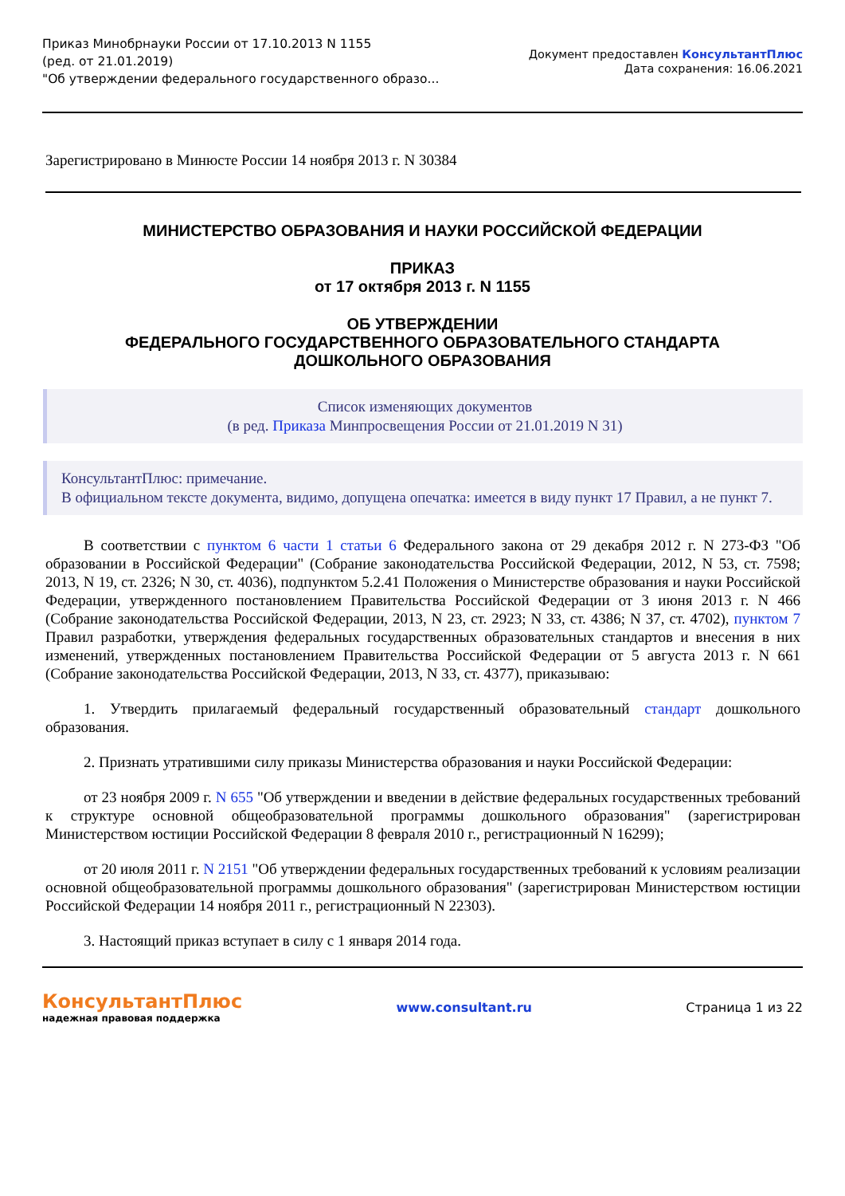Приказ Минобрнауки России от 17.10.2013 N 1155
(ред. от 21.01.2019)
"Об утверждении федерального государственного образо...
Документ предоставлен КонсультантПлюс
Дата сохранения: 16.06.2021
Зарегистрировано в Минюсте России 14 ноября 2013 г. N 30384
МИНИСТЕРСТВО ОБРАЗОВАНИЯ И НАУКИ РОССИЙСКОЙ ФЕДЕРАЦИИ
ПРИКАЗ
от 17 октября 2013 г. N 1155
ОБ УТВЕРЖДЕНИИ
ФЕДЕРАЛЬНОГО ГОСУДАРСТВЕННОГО ОБРАЗОВАТЕЛЬНОГО СТАНДАРТА
ДОШКОЛЬНОГО ОБРАЗОВАНИЯ
Список изменяющих документов
(в ред. Приказа Минпросвещения России от 21.01.2019 N 31)
КонсультантПлюс: примечание.
В официальном тексте документа, видимо, допущена опечатка: имеется в виду пункт 17 Правил, а не пункт 7.
В соответствии с пунктом 6 части 1 статьи 6 Федерального закона от 29 декабря 2012 г. N 273-ФЗ "Об образовании в Российской Федерации" (Собрание законодательства Российской Федерации, 2012, N 53, ст. 7598; 2013, N 19, ст. 2326; N 30, ст. 4036), подпунктом 5.2.41 Положения о Министерстве образования и науки Российской Федерации, утвержденного постановлением Правительства Российской Федерации от 3 июня 2013 г. N 466 (Собрание законодательства Российской Федерации, 2013, N 23, ст. 2923; N 33, ст. 4386; N 37, ст. 4702), пунктом 7 Правил разработки, утверждения федеральных государственных образовательных стандартов и внесения в них изменений, утвержденных постановлением Правительства Российской Федерации от 5 августа 2013 г. N 661 (Собрание законодательства Российской Федерации, 2013, N 33, ст. 4377), приказываю:
1. Утвердить прилагаемый федеральный государственный образовательный стандарт дошкольного образования.
2. Признать утратившими силу приказы Министерства образования и науки Российской Федерации:
от 23 ноября 2009 г. N 655 "Об утверждении и введении в действие федеральных государственных требований к структуре основной общеобразовательной программы дошкольного образования" (зарегистрирован Министерством юстиции Российской Федерации 8 февраля 2010 г., регистрационный N 16299);
от 20 июля 2011 г. N 2151 "Об утверждении федеральных государственных требований к условиям реализации основной общеобразовательной программы дошкольного образования" (зарегистрирован Министерством юстиции Российской Федерации 14 ноября 2011 г., регистрационный N 22303).
3. Настоящий приказ вступает в силу с 1 января 2014 года.
КонсультантПлюс
надежная правовая поддержка
www.consultant.ru Страница 1 из 22